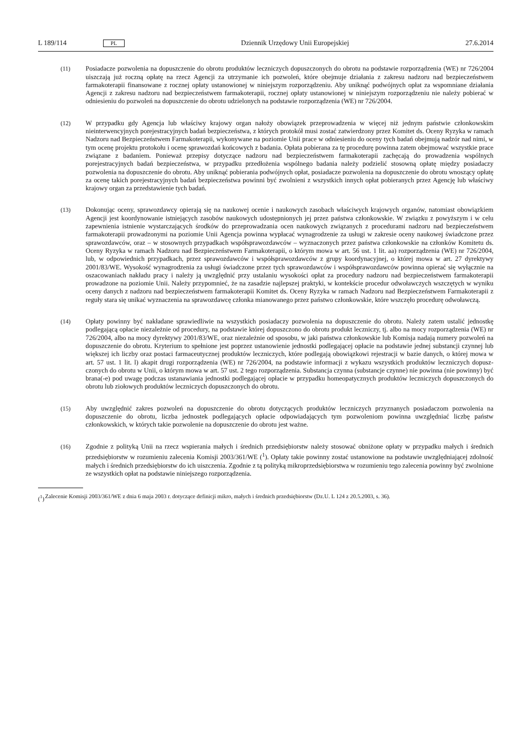L 189/114 PL Dziennik Urzędowy Unii Europejskiej 27.6.2014
(11) Posiadacze pozwolenia na dopuszczenie do obrotu produktów leczniczych dopuszczonych do obrotu na podstawie rozporządzenia (WE) nr 726/2004 uiszczają już roczną opłatę na rzecz Agencji za utrzymanie ich pozwoleń, które obejmuje działania z zakresu nadzoru nad bezpieczeństwem farmakoterapii finansowane z rocznej opłaty ustanowionej w niniejszym rozporządzeniu. Aby uniknąć podwójnych opłat za wspomniane działania Agencji z zakresu nadzoru nad bezpieczeństwem farmakoterapii, rocznej opłaty ustanowionej w niniejszym rozporządzeniu nie należy pobierać w odniesieniu do pozwoleń na dopuszczenie do obrotu udzielonych na podstawie rozporządzenia (WE) nr 726/2004.
(12) W przypadku gdy Agencja lub właściwy krajowy organ nałoży obowiązek przeprowadzenia w więcej niż jednym państwie członkowskim nieinterwencyjnych porejestracyjnych badań bezpieczeństwa, z których protokół musi zostać zatwierdzony przez Komitet ds. Oceny Ryzyka w ramach Nadzoru nad Bezpieczeństwem Farmakoterapii, wykonywane na poziomie Unii prace w odniesieniu do oceny tych badań obejmują nadzór nad nimi, w tym ocenę projektu protokołu i ocenę sprawozdań końcowych z badania. Opłata pobierana za tę procedurę powinna zatem obejmować wszystkie prace związane z badaniem. Ponieważ przepisy dotyczące nadzoru nad bezpieczeństwem farmakoterapii zachęcają do prowadzenia wspólnych porejestracyjnych badań bezpieczeństwa, w przypadku przed­łożenia wspólnego badania należy podzielić stosowną opłatę między posiadaczy pozwolenia na dopuszczenie do obrotu. Aby uniknąć pobierania podwójnych opłat, posiadacze pozwolenia na dopuszczenie do obrotu wnoszący opłatę za ocenę takich porejestracyjnych badań bezpieczeństwa powinni być zwolnieni z wszystkich innych opłat pobieranych przez Agencję lub właściwy krajowy organ za przedstawienie tych badań.
(13) Dokonując oceny, sprawozdawcy opierają się na naukowej ocenie i naukowych zasobach właściwych krajowych organów, natomiast obowiązkiem Agencji jest koordynowanie istniejących zasobów naukowych udostępnionych jej przez państwa członkowskie. W związku z powyższym i w celu zapewnienia istnienie wystarczających środków do przeprowadzania ocen naukowych związanych z procedurami nadzoru nad bezpieczeństwem farmakoterapii prowadzonymi na poziomie Unii Agencja powinna wypłacać wynagrodzenie za usługi w zakresie oceny naukowej świadczone przez sprawozdawców, oraz – w stosownych przypadkach współsprawozdawców – wyznaczonych przez państwa członkowskie na członków Komitetu ds. Oceny Ryzyka w ramach Nadzoru nad Bezpieczeństwem Farmakoterapii, o którym mowa w art. 56 ust. 1 lit. aa) rozporządzenia (WE) nr 726/2004, lub, w odpowiednich przypadkach, przez sprawozdawców i współsprawozdawców z grupy koordynacyjnej, o której mowa w art. 27 dyrektywy 2001/83/WE. Wysokość wynagrodzenia za usługi świadczone przez tych sprawozdawców i współspra­wozdawców powinna opierać się wyłącznie na oszacowaniach nakładu pracy i należy ją uwzględnić przy ustalaniu wysokości opłat za procedury nadzoru nad bezpieczeństwem farmakoterapii prowadzone na poziomie Unii. Należy przypomnieć, że na zasadzie najlepszej praktyki, w kontekście procedur odwoławczych wszczętych w wyniku oceny danych z nadzoru nad bezpieczeństwem farmakoterapii Komitet ds. Oceny Ryzyka w ramach Nadzoru nad Bezpieczeństwem Farmakoterapii z reguły stara się unikać wyznaczenia na sprawozdawcę członka mianowanego przez państwo członkowskie, które wszczęło procedurę odwoławczą.
(14) Opłaty powinny być nakładane sprawiedliwie na wszystkich posiadaczy pozwolenia na dopuszczenie do obrotu. Należy zatem ustalić jednostkę podlegającą opłacie niezależnie od procedury, na podstawie której dopuszczono do obrotu produkt leczniczy, tj. albo na mocy rozporządzenia (WE) nr 726/2004, albo na mocy dyrektywy 2001/83/WE, oraz niezależnie od sposobu, w jaki państwa członkowskie lub Komisja nadają numery pozwoleń na dopuszczenie do obrotu. Kryterium to spełnione jest poprzez ustanowienie jednostki podlegającej opłacie na podstawie jednej substancji czynnej lub większej ich liczby oraz postaci farmaceutycznej produktów leczniczych, które podlegają obowiązkowi rejestracji w bazie danych, o której mowa w art. 57 ust. 1 lit. l) akapit drugi rozporządzenia (WE) nr 726/2004, na podstawie informacji z wykazu wszystkich produktów leczniczych dopusz­czonych do obrotu w Unii, o którym mowa w art. 57 ust. 2 tego rozporządzenia. Substancja czynna (substancje czynne) nie powinna (nie powinny) być brana(-e) pod uwagę podczas ustanawiania jednostki podlegającej opłacie w przypadku homeopatycznych produktów leczniczych dopuszczonych do obrotu lub ziołowych produktów leczniczych dopuszczonych do obrotu.
(15) Aby uwzględnić zakres pozwoleń na dopuszczenie do obrotu dotyczących produktów leczniczych przyznanych posiadaczom pozwolenia na dopuszczenie do obrotu, liczba jednostek podlegających opłacie odpowiadających tym pozwoleniom powinna uwzględniać liczbę państw członkowskich, w których takie pozwolenie na dopuszczenie do obrotu jest ważne.
(16) Zgodnie z polityką Unii na rzecz wspierania małych i średnich przedsiębiorstw należy stosować obniżone opłaty w przypadku małych i średnich przedsiębiorstw w rozumieniu zalecenia Komisji 2003/361/WE (<sup>1</sup>). Opłaty takie powinny zostać ustanowione na podstawie uwzględniającej zdolność małych i średnich przedsiębiorstw do ich uiszczenia. Zgodnie z tą polityką mikroprzedsiębiorstwa w rozumieniu tego zalecenia powinny być zwolnione ze wszystkich opłat na podstawie niniejszego rozporządzenia.
(<sup>1</sup>) Zalecenie Komisji 2003/361/WE z dnia 6 maja 2003 r. dotyczące definicji mikro, małych i średnich przedsiębiorstw (Dz.U. L 124 z 20.5.2003, s. 36).